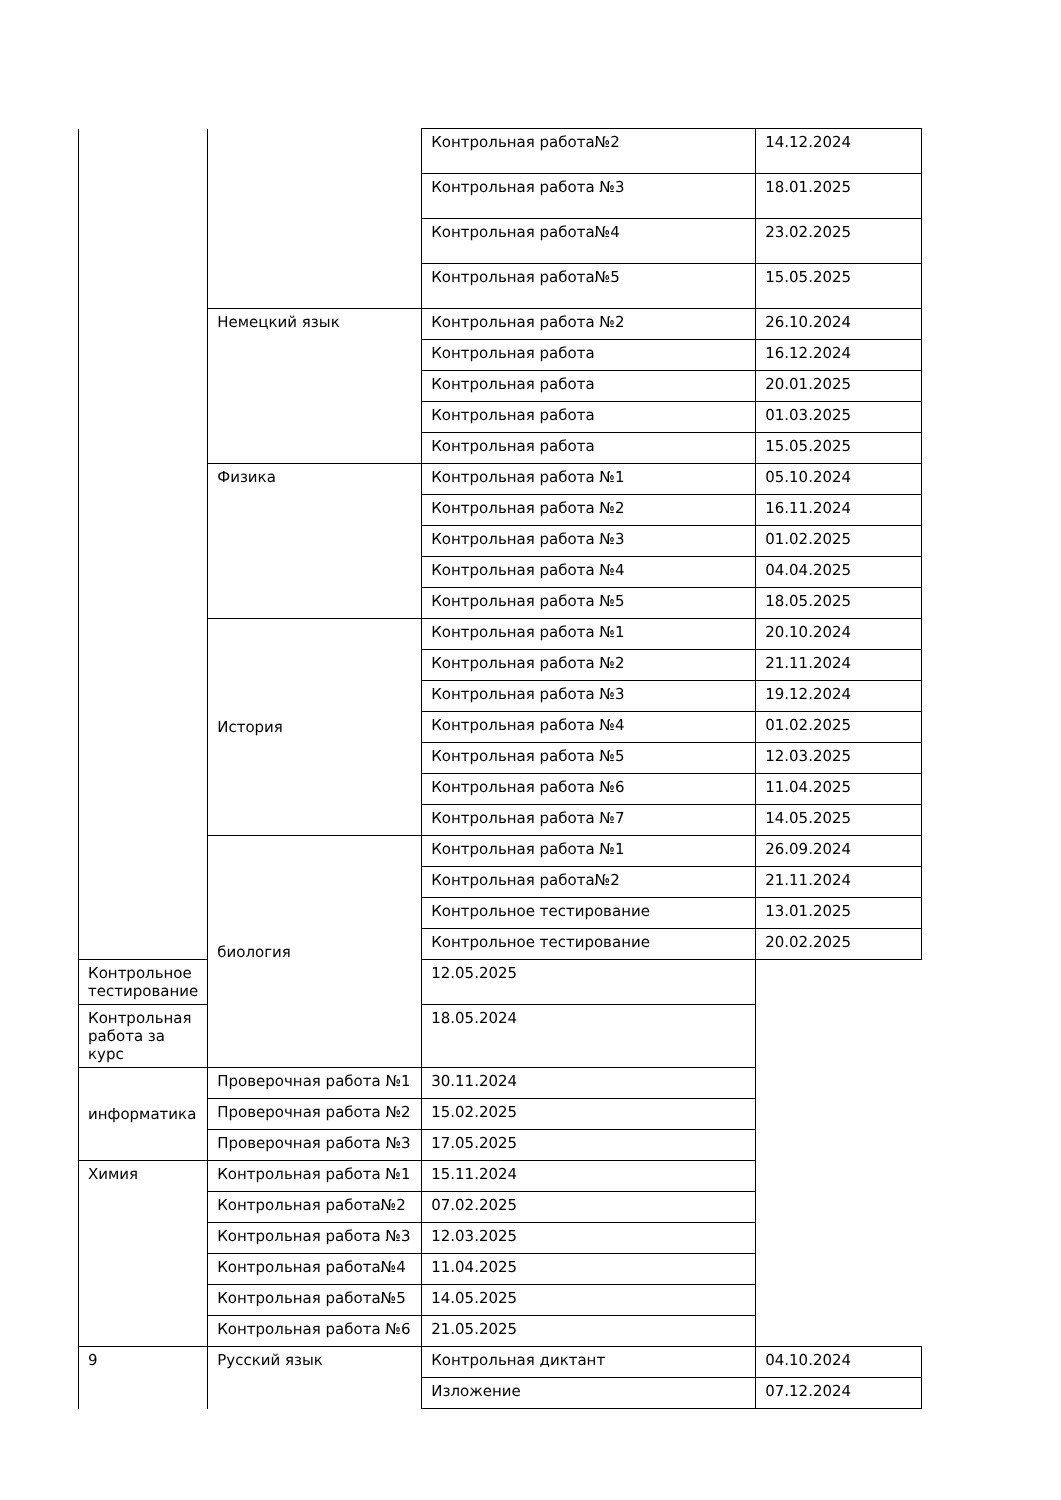| | | Контрольная работа№2 | 14.12.2024 |
| | | Контрольная работа №3 | 18.01.2025 |
| | | Контрольная работа№4 | 23.02.2025 |
| | | Контрольная работа№5 | 15.05.2025 |
| | Немецкий язык | Контрольная работа №2 | 26.10.2024 |
| | | Контрольная работа | 16.12.2024 |
| | | Контрольная работа | 20.01.2025 |
| | | Контрольная работа | 01.03.2025 |
| | | Контрольная работа | 15.05.2025 |
| | Физика | Контрольная работа №1 | 05.10.2024 |
| | | Контрольная работа №2 | 16.11.2024 |
| | | Контрольная работа №3 | 01.02.2025 |
| | | Контрольная работа №4 | 04.04.2025 |
| | | Контрольная работа №5 | 18.05.2025 |
| | История | Контрольная работа №1 | 20.10.2024 |
| | | Контрольная работа №2 | 21.11.2024 |
| | | Контрольная работа №3 | 19.12.2024 |
| | | Контрольная работа №4 | 01.02.2025 |
| | | Контрольная работа №5 | 12.03.2025 |
| | | Контрольная работа №6 | 11.04.2025 |
| | | Контрольная работа №7 | 14.05.2025 |
| | биология | Контрольная работа №1 | 26.09.2024 |
| | | Контрольная работа№2 | 21.11.2024 |
| | | Контрольное тестирование | 13.01.2025 |
| | | Контрольное тестирование | 20.02.2025 |
| Контрольное тестирование | | 12.05.2025 | |
| Контрольная работа за курс | | 18.05.2024 | |
| информатика | Проверочная работа №1 | 30.11.2024 | |
| | Проверочная работа №2 | 15.02.2025 | |
| | Проверочная работа №3 | 17.05.2025 | |
| Химия | Контрольная работа №1 | 15.11.2024 | |
| | Контрольная работа№2 | 07.02.2025 | |
| | Контрольная работа №3 | 12.03.2025 | |
| | Контрольная работа№4 | 11.04.2025 | |
| | Контрольная работа№5 | 14.05.2025 | |
| | Контрольная работа №6 | 21.05.2025 | |
| 9 | Русский язык | Контрольная диктант | 04.10.2024 |
| | | Изложение | 07.12.2024 |